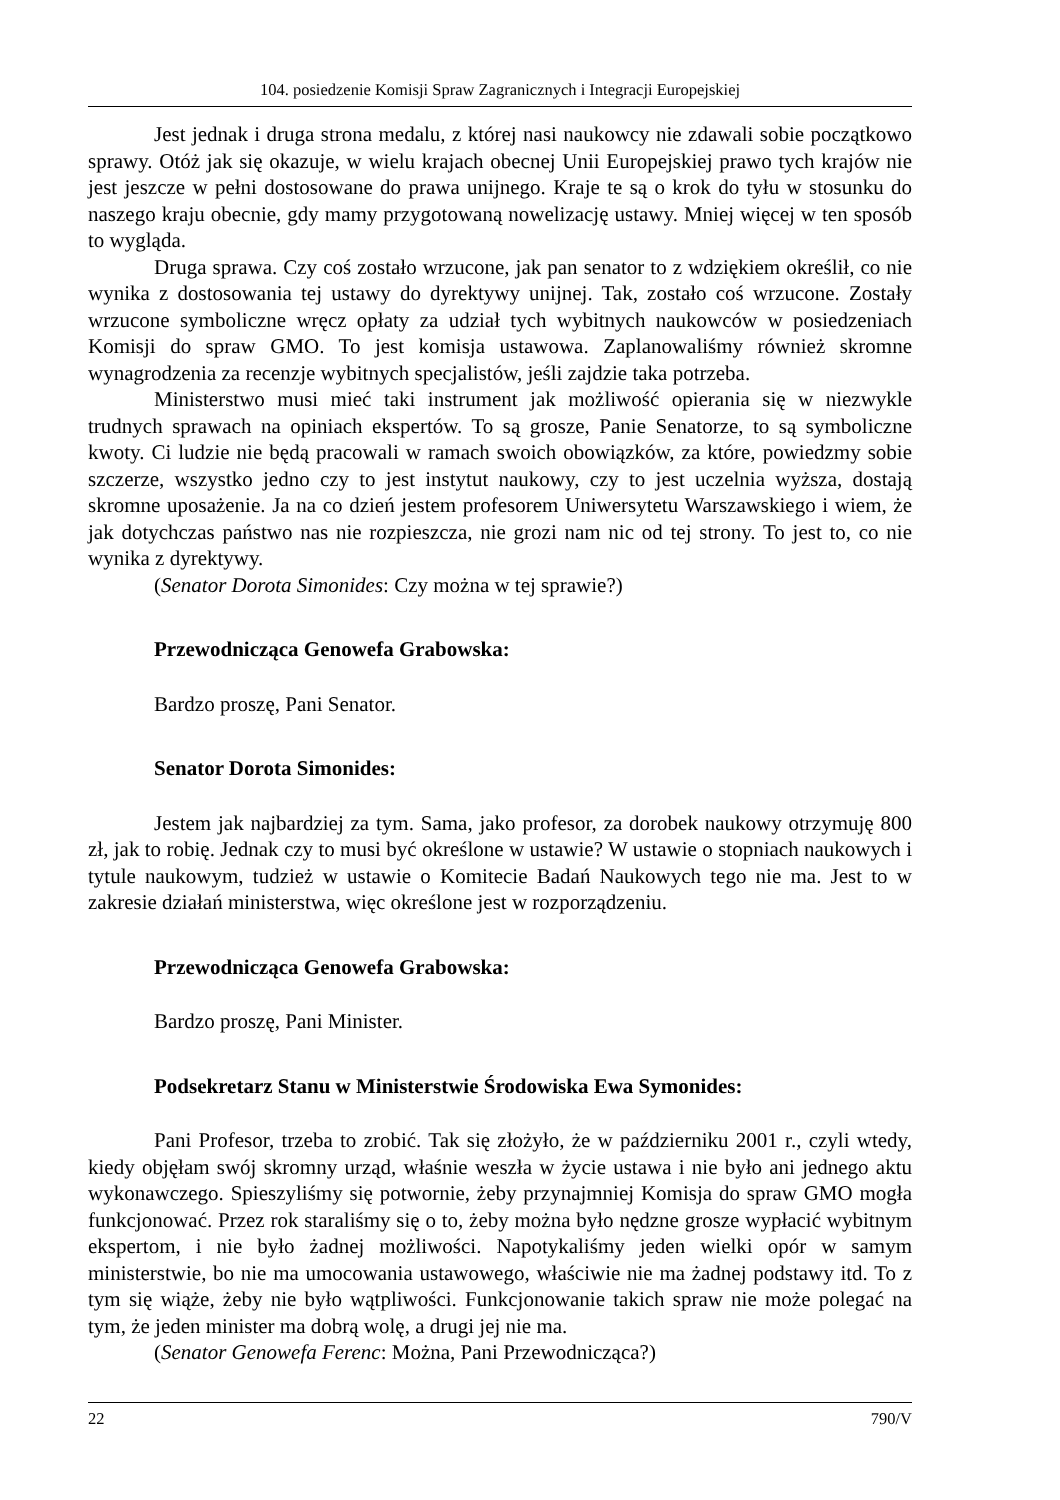104. posiedzenie Komisji Spraw Zagranicznych i Integracji Europejskiej
Jest jednak i druga strona medalu, z której nasi naukowcy nie zdawali sobie początkowo sprawy. Otóż jak się okazuje, w wielu krajach obecnej Unii Europejskiej prawo tych krajów nie jest jeszcze w pełni dostosowane do prawa unijnego. Kraje te są o krok do tyłu w stosunku do naszego kraju obecnie, gdy mamy przygotowaną nowelizację ustawy. Mniej więcej w ten sposób to wygląda.
Druga sprawa. Czy coś zostało wrzucone, jak pan senator to z wdziękiem określił, co nie wynika z dostosowania tej ustawy do dyrektywy unijnej. Tak, zostało coś wrzucone. Zostały wrzucone symboliczne wręcz opłaty za udział tych wybitnych naukowców w posiedzeniach Komisji do spraw GMO. To jest komisja ustawowa. Zaplanowaliśmy również skromne wynagrodzenia za recenzje wybitnych specjalistów, jeśli zajdzie taka potrzeba.
Ministerstwo musi mieć taki instrument jak możliwość opierania się w niezwykle trudnych sprawach na opiniach ekspertów. To są grosze, Panie Senatorze, to są symboliczne kwoty. Ci ludzie nie będą pracowali w ramach swoich obowiązków, za które, powiedzmy sobie szczerze, wszystko jedno czy to jest instytut naukowy, czy to jest uczelnia wyższa, dostają skromne uposażenie. Ja na co dzień jestem profesorem Uniwersytetu Warszawskiego i wiem, że jak dotychczas państwo nas nie rozpieszcza, nie grozi nam nic od tej strony. To jest to, co nie wynika z dyrektywy.
(Senator Dorota Simonides: Czy można w tej sprawie?)
Przewodnicząca Genowefa Grabowska:
Bardzo proszę, Pani Senator.
Senator Dorota Simonides:
Jestem jak najbardziej za tym. Sama, jako profesor, za dorobek naukowy otrzymuję 800 zł, jak to robię. Jednak czy to musi być określone w ustawie? W ustawie o stopniach naukowych i tytule naukowym, tudzież w ustawie o Komitecie Badań Naukowych tego nie ma. Jest to w zakresie działań ministerstwa, więc określone jest w rozporządzeniu.
Przewodnicząca Genowefa Grabowska:
Bardzo proszę, Pani Minister.
Podsekretarz Stanu w Ministerstwie Środowiska Ewa Symonides:
Pani Profesor, trzeba to zrobić. Tak się złożyło, że w październiku 2001 r., czyli wtedy, kiedy objęłam swój skromny urząd, właśnie weszła w życie ustawa i nie było ani jednego aktu wykonawczego. Spieszyliśmy się potwornie, żeby przynajmniej Komisja do spraw GMO mogła funkcjonować. Przez rok staraliśmy się o to, żeby można było nędzne grosze wypłacić wybitnym ekspertom, i nie było żadnej możliwości. Napotykaliśmy jeden wielki opór w samym ministerstwie, bo nie ma umocowania ustawowego, właściwie nie ma żadnej podstawy itd. To z tym się wiąże, żeby nie było wątpliwości. Funkcjonowanie takich spraw nie może polegać na tym, że jeden minister ma dobrą wolę, a drugi jej nie ma.
(Senator Genowefa Ferenc: Można, Pani Przewodnicząca?)
22 790/V